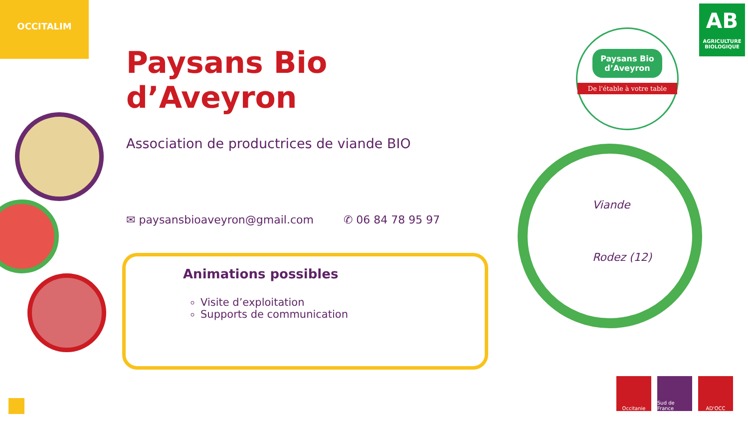OCCITALIM
Paysans Bio d’Aveyron
Association de productrices de viande BIO
✉ paysansbioaveyron@gmail.com ✆ 06 84 78 95 97
Animations possibles
Visite d’exploitation
Supports de communication
Paysans Bio d’Aveyron
De l'étable à votre table
AB
AGRICULTURE BIOLOGIQUE
Viande
Rodez (12)
Occitanie Sud de France
AD'OCC